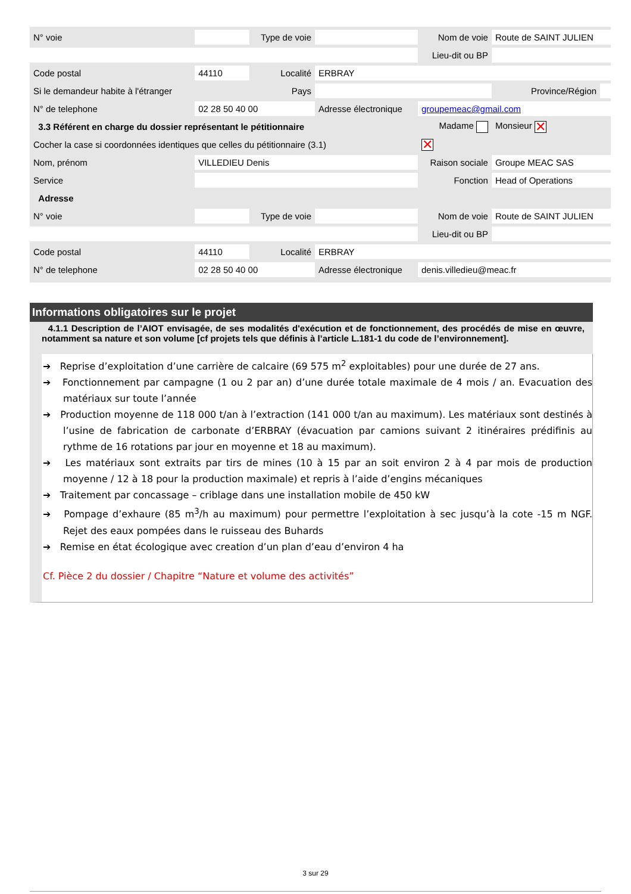| N° voie | | Type de voie | | Nom de voie | | Route de SAINT JULIEN | |
| | | | | Lieu-dit ou BP | | | |
| Code postal | 44110 | Localité | ERBRAY | | | | |
| Si le demandeur habite à l'étranger | | Pays | | | | Province/Région | |
| N° de telephone | 02 28 50 40 00 | | Adresse électronique | groupemeac@gmail.com | | | |
| 3.3 Référent en charge du dossier représentant le pétitionnaire | | | | | Madame | Monsieur ✕ | |
| Cocher la case si coordonnées identiques que celles du pétitionnaire (3.1) | | | | | ✕ | | |
| Nom, prénom | VILLEDIEU Denis | | | Raison sociale | | Groupe MEAC SAS | |
| Service | | | | Fonction | | Head of Operations | |
| Adresse | | | | | | | |
| N° voie | | Type de voie | | Nom de voie | | Route de SAINT JULIEN | |
| | | | | Lieu-dit ou BP | | | |
| Code postal | 44110 | Localité | ERBRAY | | | | |
| N° de telephone | 02 28 50 40 00 | | Adresse électronique | denis.villedieu@meac.fr | | | |
Informations obligatoires sur le projet
4.1.1 Description de l’AIOT envisagée, de ses modalités d'exécution et de fonctionnement, des procédés de mise en œuvre, notamment sa nature et son volume [cf projets tels que définis à l’article L.181-1 du code de l’environnement].
➔ Reprise d’exploitation d’une carrière de calcaire (69 575 m<sup>2</sup> exploitables) pour une durée de 27 ans.
➔ Fonctionnement par campagne (1 ou 2 par an) d’une durée totale maximale de 4 mois / an. Evacuation des matériaux sur toute l’année
➔ Production moyenne de 118 000 t/an à l’extraction (141 000 t/an au maximum). Les matériaux sont destinés à l’usine de fabrication de carbonate d’ERBRAY (évacuation par camions suivant 2 itinéraires prédifinis au rythme de 16 rotations par jour en moyenne et 18 au maximum).
➔ Les matériaux sont extraits par tirs de mines (10 à 15 par an soit environ 2 à 4 par mois de production moyenne / 12 à 18 pour la production maximale) et repris à l’aide d’engins mécaniques
➔ Traitement par concassage – criblage dans une installation mobile de 450 kW
➔ Pompage d’exhaure (85 m<sup>3</sup>/h au maximum) pour permettre l’exploitation à sec jusqu’à la cote -15 m NGF. Rejet des eaux pompées dans le ruisseau des Buhards
➔ Remise en état écologique avec creation d’un plan d’eau d’environ 4 ha
Cf. Pièce 2 du dossier / Chapitre “Nature et volume des activités”
3 sur 29